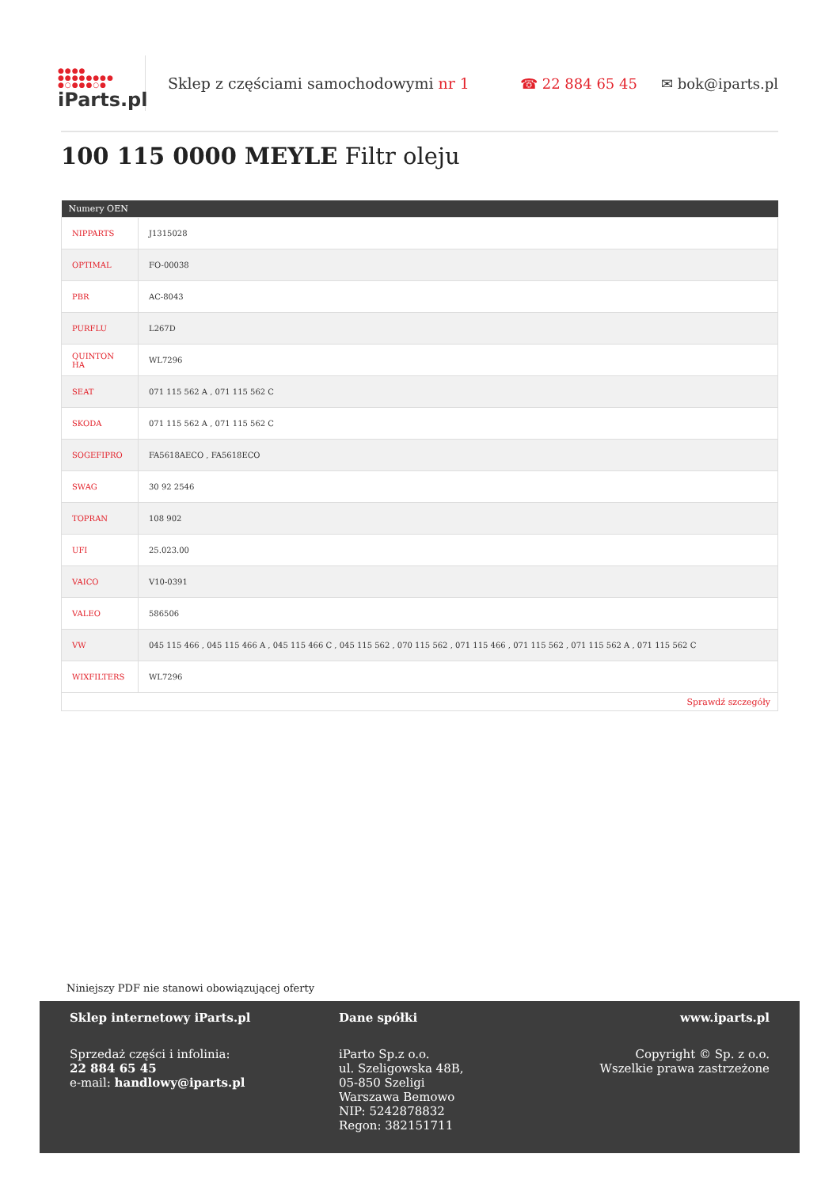●●●●
●●●●●●●●
●○●●●○●
iParts.pl
Sklep z częściami samochodowymi nr 1
☎ 22 884 65 45 ✉ bok@iparts.pl
100 115 0000 MEYLE Filtr oleju
| Numery OEN | |
| --- | --- |
| NIPPARTS | J1315028 |
| OPTIMAL | FO-00038 |
| PBR | AC-8043 |
| PURFLU | L267D |
| QUINTON HA | WL7296 |
| SEAT | 071 115 562 A , 071 115 562 C |
| SKODA | 071 115 562 A , 071 115 562 C |
| SOGEFIPRO | FA5618AECO , FA5618ECO |
| SWAG | 30 92 2546 |
| TOPRAN | 108 902 |
| UFI | 25.023.00 |
| VAICO | V10-0391 |
| VALEO | 586506 |
| VW | 045 115 466 , 045 115 466 A , 045 115 466 C , 045 115 562 , 070 115 562 , 071 115 466 , 071 115 562 , 071 115 562 A , 071 115 562 C |
| WIXFILTERS | WL7296 |
| Sprawdź szczegóły | |
Niniejszy PDF nie stanowi obowiązującej oferty
Sklep internetowy iParts.pl
Sprzedaż części i infolinia:
22 884 65 45
e-mail: handlowy@iparts.pl
Dane spółki
iParto Sp.z o.o.
ul. Szeligowska 48B,
05-850 Szeligi
Warszawa Bemowo
NIP: 5242878832
Regon: 382151711
www.iparts.pl
Copyright © Sp. z o.o.
Wszelkie prawa zastrzeżone